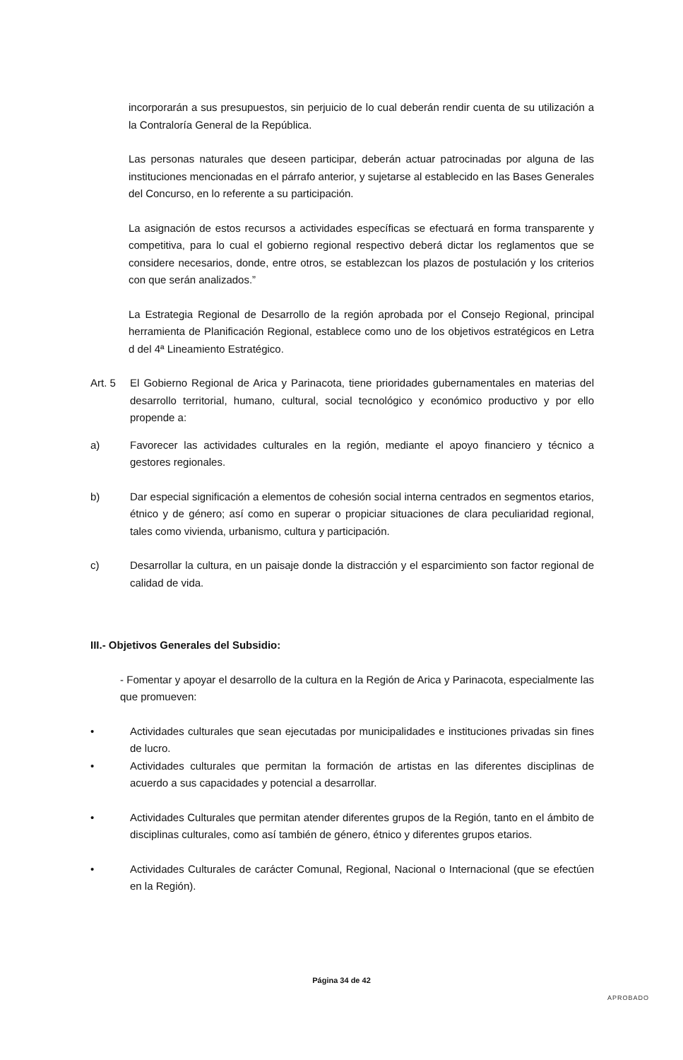incorporarán a sus presupuestos, sin perjuicio de lo cual deberán rendir cuenta de su utilización a la Contraloría General de la República.
Las personas naturales que deseen participar, deberán actuar patrocinadas por alguna de las instituciones mencionadas en el párrafo anterior, y sujetarse al establecido en las Bases Generales del Concurso, en lo referente a su participación.
La asignación de estos recursos a actividades específicas se efectuará en forma transparente y competitiva, para lo cual el gobierno regional respectivo deberá dictar los reglamentos que se considere necesarios, donde, entre otros, se establezcan los plazos de postulación y los criterios con que serán analizados.”
La Estrategia Regional de Desarrollo de la región aprobada por el Consejo Regional, principal herramienta de Planificación Regional, establece como uno de los objetivos estratégicos en Letra d del 4ª Lineamiento Estratégico.
Art. 5 El Gobierno Regional de Arica y Parinacota, tiene prioridades gubernamentales en materias del desarrollo territorial, humano, cultural, social tecnológico y económico productivo y por ello propende a:
a) Favorecer las actividades culturales en la región, mediante el apoyo financiero y técnico a gestores regionales.
b) Dar especial significación a elementos de cohesión social interna centrados en segmentos etarios, étnico y de género; así como en superar o propiciar situaciones de clara peculiaridad regional, tales como vivienda, urbanismo, cultura y participación.
c) Desarrollar la cultura, en un paisaje donde la distracción y el esparcimiento son factor regional de calidad de vida.
III.- Objetivos Generales del Subsidio:
- Fomentar y apoyar el desarrollo de la cultura en la Región de Arica y Parinacota, especialmente las que promueven:
• Actividades culturales que sean ejecutadas por municipalidades e instituciones privadas sin fines de lucro.
• Actividades culturales que permitan la formación de artistas en las diferentes disciplinas de acuerdo a sus capacidades y potencial a desarrollar.
• Actividades Culturales que permitan atender diferentes grupos de la Región, tanto en el ámbito de disciplinas culturales, como así también de género, étnico y diferentes grupos etarios.
• Actividades Culturales de carácter Comunal, Regional, Nacional o Internacional (que se efectúen en la Región).
Página 34 de 42
APROBADO